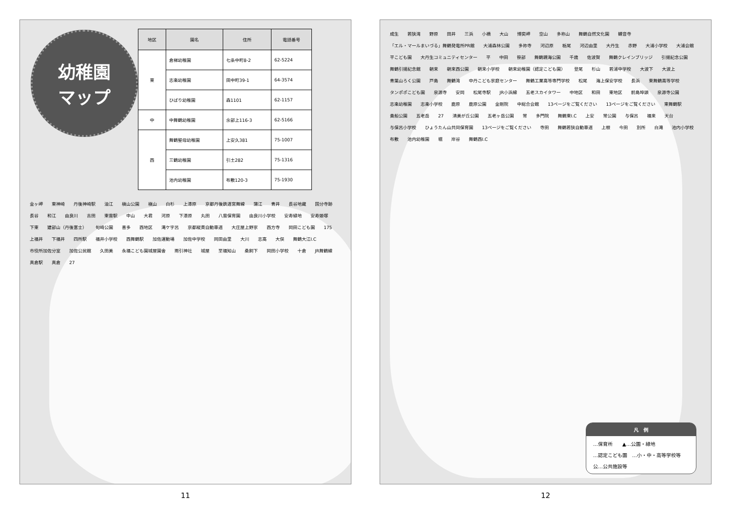幼稚園
マップ
| 地区 | 園名 | 住所 | 電話番号 |
| --- | --- | --- | --- |
| 東 | 倉梯幼稚園 | 七条中町8-2 | 62-5224 |
| | 志楽幼稚園 | 田中町39-1 | 64-3574 |
| | ひばり幼稚園 | 森1101 | 62-1157 |
| 中 | 中舞鶴幼稚園 | 余部上116-3 | 62-5166 |
| 西 | 舞鶴聖母幼稚園 | 上安久381 | 75-1007 |
| | 三鶴幼稚園 | 引土282 | 75-1316 |
| | 池内幼稚園 | 布敷120-3 | 75-1930 |
金ヶ岬 東神崎 丹後神崎駅 油江 槇山公園 槇山 白杉 上漆原 京都丹後鉄道宮舞線 蒲江 青井 長谷地蔵 国分寺跡 長谷 和江 由良川 吉田 東雲駅 中山 大君 河原 下漆原 丸田 八雲保育園 由良川小学校 安寿緑地 安寿姫塚 下東 建部山（丹後富士） 旬崎公園 喜多 西地区 滝ケ宇呂 京都縦貫自動車道 大庄屋上野家 西方寺 岡田こども園 175 上福井 下福井 四所駅 福井小学校 西舞鶴駅 加佐運動場 加佐中学校 岡田由里 大川 志高 大俣 舞鶴大江I.C 市役所加佐分室 加佐公民館 久田美 永福こども園城屋園舎 雨引神社 城屋 至福知山 桑飼下 岡田小学校 十倉 JR舞鶴線 真倉駅 真倉 27
11
成生 若狭湾 野原 田井 三浜 小橋 大山 博奕岬 空山 多祢山 舞鶴自然文化園 観音寺 「エル・マールまいづる」舞鶴発電所PR館 大浦森林公園 多祢寺 河辺原 栃尾 河辺由里 大丹生 赤野 大浦小学校 大浦会館 平こども園 大丹生コミュニティセンター 平 中田 笹部 舞鶴親海公園 千歳 佐波賀 舞鶴クレインブリッジ 引揚記念公園 舞鶴引揚記念館 朝来 朝来西公園 朝来小学校 朝来幼稚園（認定こども園） 登尾 杉山 若浦中学校 大波下 大波上 青葉山ろく公園 戸島 舞鶴湾 中丹こども家庭センター 舞鶴工業高等専門学校 松尾 海上保安学校 長浜 東舞鶴高等学校 タンポポこども園 泉源寺 安岡 松尾寺駅 JR小浜線 五老スカイタワー 中地区 和田 東地区 前島埠頭 泉源寺公園 志楽幼稚園 志楽小学校 鹿原 鹿原公園 金剛院 中総合会館 13ページをご覧ください 13ページをご覧ください 東舞鶴駅 貴船公園 五老岳 27 清美が丘公園 五老ヶ岳公園 常 多門院 舞鶴東I.C 上安 常公園 与保呂 福来 天台 与保呂小学校 ひょうたん山共同保育園 13ページをご覧ください 寺田 舞鶴若狭自動車道 上根 今田 別所 白滝 池内小学校 布敷 池内幼稚園 堀 岸谷 舞鶴西I.C
凡　例
…保育所　　▲…公園・緑地
…認定こども園　…小・中・高等学校等
公…公共施設等
12